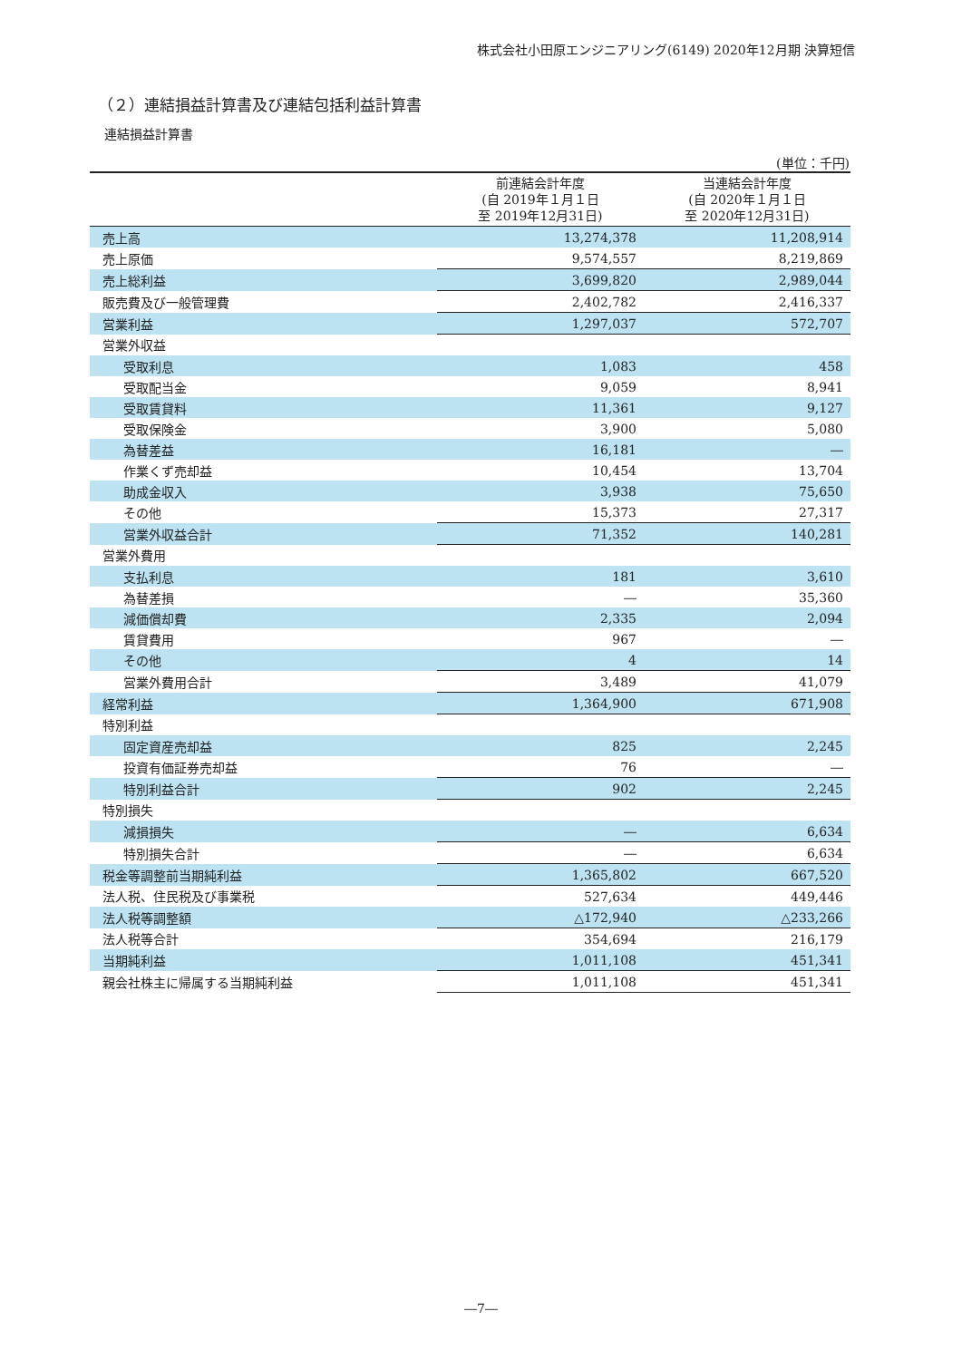株式会社小田原エンジニアリング(6149) 2020年12月期 決算短信
（２）連結損益計算書及び連結包括利益計算書
連結損益計算書
(単位：千円)
| | 前連結会計年度 (自 2019年１月１日 至 2019年12月31日) | 当連結会計年度 (自 2020年１月１日 至 2020年12月31日) |
| --- | --- | --- |
| 売上高 | 13,274,378 | 11,208,914 |
| 売上原価 | 9,574,557 | 8,219,869 |
| 売上総利益 | 3,699,820 | 2,989,044 |
| 販売費及び一般管理費 | 2,402,782 | 2,416,337 |
| 営業利益 | 1,297,037 | 572,707 |
| 営業外収益 | | |
| 受取利息 | 1,083 | 458 |
| 受取配当金 | 9,059 | 8,941 |
| 受取賃貸料 | 11,361 | 9,127 |
| 受取保険金 | 3,900 | 5,080 |
| 為替差益 | 16,181 | ― |
| 作業くず売却益 | 10,454 | 13,704 |
| 助成金収入 | 3,938 | 75,650 |
| その他 | 15,373 | 27,317 |
| 営業外収益合計 | 71,352 | 140,281 |
| 営業外費用 | | |
| 支払利息 | 181 | 3,610 |
| 為替差損 | ― | 35,360 |
| 減価償却費 | 2,335 | 2,094 |
| 賃貸費用 | 967 | ― |
| その他 | 4 | 14 |
| 営業外費用合計 | 3,489 | 41,079 |
| 経常利益 | 1,364,900 | 671,908 |
| 特別利益 | | |
| 固定資産売却益 | 825 | 2,245 |
| 投資有価証券売却益 | 76 | ― |
| 特別利益合計 | 902 | 2,245 |
| 特別損失 | | |
| 減損損失 | ― | 6,634 |
| 特別損失合計 | ― | 6,634 |
| 税金等調整前当期純利益 | 1,365,802 | 667,520 |
| 法人税、住民税及び事業税 | 527,634 | 449,446 |
| 法人税等調整額 | △172,940 | △233,266 |
| 法人税等合計 | 354,694 | 216,179 |
| 当期純利益 | 1,011,108 | 451,341 |
| 親会社株主に帰属する当期純利益 | 1,011,108 | 451,341 |
―7―